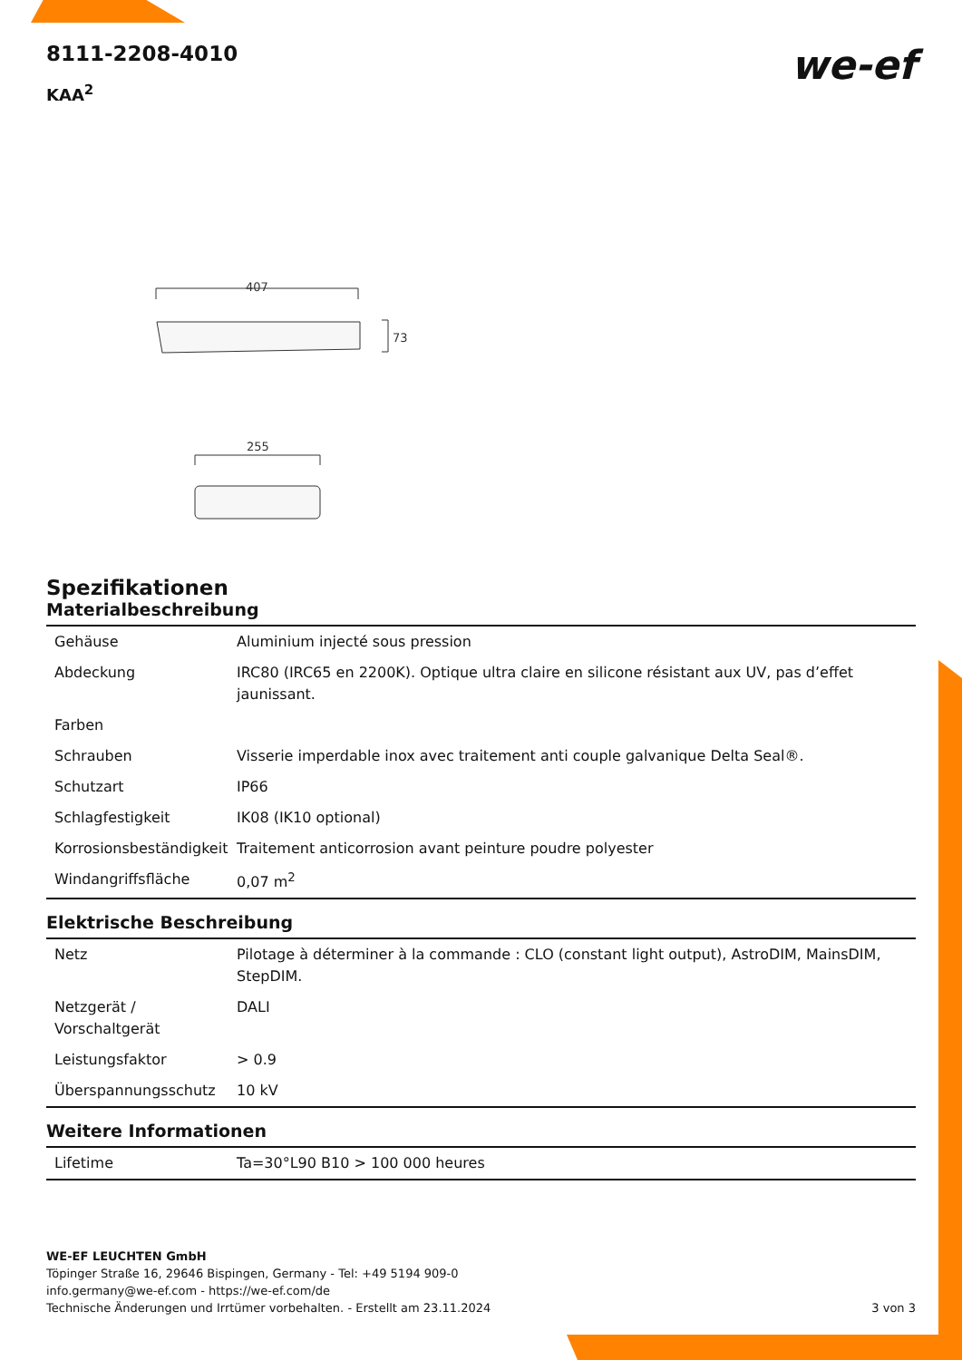8111-2208-4010
we-ef
KAA<sup>2</sup>
407
73
255
Spezifikationen
Materialbeschreibung
| Gehäuse | Aluminium injecté sous pression |
| Abdeckung | IRC80 (IRC65 en 2200K). Optique ultra claire en silicone résistant aux UV, pas d’effet jaunissant. |
| Farben | |
| Schrauben | Visserie imperdable inox avec traitement anti couple galvanique Delta Seal®. |
| Schutzart | IP66 |
| Schlagfestigkeit | IK08 (IK10 optional) |
| Korrosionsbeständigkeit | Traitement anticorrosion avant peinture poudre polyester |
| Windangriffsfläche | 0,07 m<sup>2</sup> |
Elektrische Beschreibung
| Netz | Pilotage à déterminer à la commande : CLO (constant light output), AstroDIM, MainsDIM, StepDIM. |
| Netzgerät / Vorschaltgerät | DALI |
| Leistungsfaktor | > 0.9 |
| Überspannungsschutz | 10 kV |
Weitere Informationen
| Lifetime | Ta=30°L90 B10 > 100 000 heures |
WE-EF LEUCHTEN GmbH
Töpinger Straße 16, 29646 Bispingen, Germany - Tel: +49 5194 909-0
info.germany@we-ef.com - https://we-ef.com/de
Technische Änderungen und Irrtümer vorbehalten. - Erstellt am 23.11.2024 3 von 3